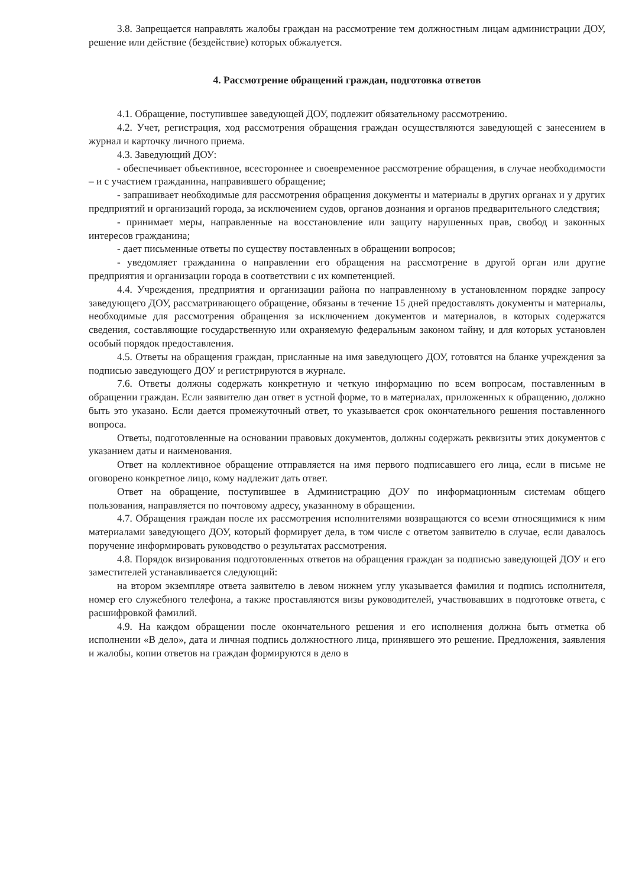3.8. Запрещается направлять жалобы граждан на рассмотрение тем должностным лицам администрации ДОУ, решение или действие (бездействие) которых обжалуется.
4. Рассмотрение обращений граждан, подготовка ответов
4.1. Обращение, поступившее заведующей ДОУ, подлежит обязательному рассмотрению.
4.2. Учет, регистрация, ход рассмотрения обращения граждан осуществляются заведующей с занесением в журнал и карточку личного приема.
4.3. Заведующий ДОУ:
- обеспечивает объективное, всестороннее и своевременное рассмотрение обращения, в случае необходимости – и с участием гражданина, направившего обращение;
- запрашивает необходимые для рассмотрения обращения документы и материалы в других органах и у других предприятий и организаций города, за исключением судов, органов дознания и органов предварительного следствия;
- принимает меры, направленные на восстановление или защиту нарушенных прав, свобод и законных интересов гражданина;
- дает письменные ответы по существу поставленных в обращении вопросов;
- уведомляет гражданина о направлении его обращения на рассмотрение в другой орган или другие предприятия и организации города в соответствии с их компетенцией.
4.4. Учреждения, предприятия и организации района по направленному в установленном порядке запросу заведующего ДОУ, рассматривающего обращение, обязаны в течение 15 дней предоставлять документы и материалы, необходимые для рассмотрения обращения за исключением документов и материалов, в которых содержатся сведения, составляющие государственную или охраняемую федеральным законом тайну, и для которых установлен особый порядок предоставления.
4.5. Ответы на обращения граждан, присланные на имя заведующего ДОУ, готовятся на бланке учреждения за подписью заведующего ДОУ и регистрируются в журнале.
7.6. Ответы должны содержать конкретную и четкую информацию по всем вопросам, поставленным в обращении граждан. Если заявителю дан ответ в устной форме, то в материалах, приложенных к обращению, должно быть это указано. Если дается промежуточный ответ, то указывается срок окончательного решения поставленного вопроса.
Ответы, подготовленные на основании правовых документов, должны содержать реквизиты этих документов с указанием даты и наименования.
Ответ на коллективное обращение отправляется на имя первого подписавшего его лица, если в письме не оговорено конкретное лицо, кому надлежит дать ответ.
Ответ на обращение, поступившее в Администрацию ДОУ по информационным системам общего пользования, направляется по почтовому адресу, указанному в обращении.
4.7. Обращения граждан после их рассмотрения исполнителями возвращаются со всеми относящимися к ним материалами заведующего ДОУ, который формирует дела, в том числе с ответом заявителю в случае, если давалось поручение информировать руководство о результатах рассмотрения.
4.8. Порядок визирования подготовленных ответов на обращения граждан за подписью заведующей ДОУ и его заместителей устанавливается следующий:
на втором экземпляре ответа заявителю в левом нижнем углу указывается фамилия и подпись исполнителя, номер его служебного телефона, а также проставляются визы руководителей, участвовавших в подготовке ответа, с расшифровкой фамилий.
4.9. На каждом обращении после окончательного решения и его исполнения должна быть отметка об исполнении «В дело», дата и личная подпись должностного лица, принявшего это решение. Предложения, заявления и жалобы, копии ответов на граждан формируются в дело в